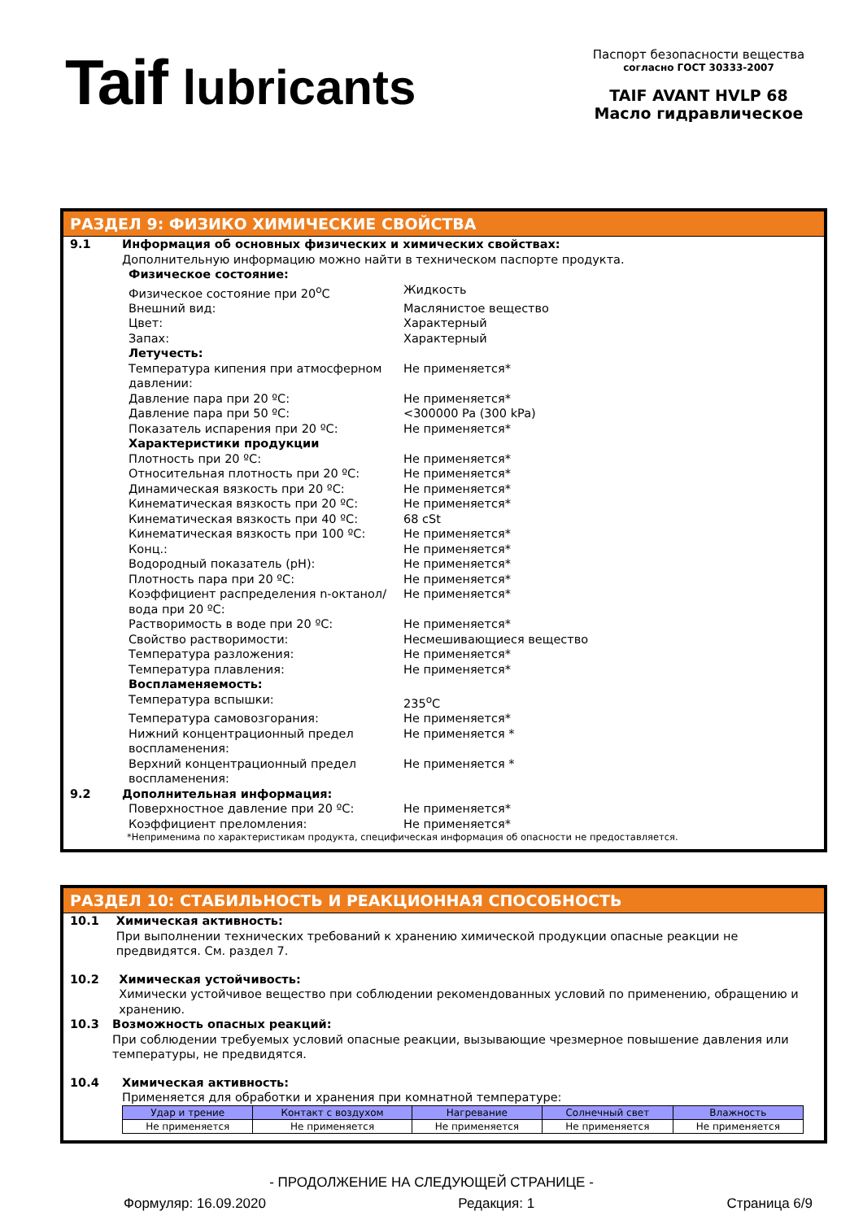Taif lubricants
Паспорт безопасности вещества
согласно ГОСТ 30333-2007
TAIF AVANT HVLP 68
Масло гидравлическое
РАЗДЕЛ 9: ФИЗИКО ХИМИЧЕСКИЕ СВОЙСТВА
9.1 Информация об основных физических и химических свойствах:
Дополнительную информацию можно найти в техническом паспорте продукта.
Физическое состояние:
Физическое состояние при 20<sup>о</sup>С Жидкость
Внешний вид: Маслянистое вещество
Цвет: Характерный
Запах: Характерный
Летучесть:
Температура кипения при атмосферном давлении:
Не применяется*
Давление пара при 20 ºС: Не применяется*
Давление пара при 50 ºС: <300000 Pa (300 kPa)
Показатель испарения при 20 ºС: Не применяется*
Характеристики продукции
Плотность при 20 ºС: Не применяется*
Относительная плотность при 20 ºС: Не применяется*
Динамическая вязкость при 20 ºС: Не применяется*
Кинематическая вязкость при 20 ºС: Не применяется*
Кинематическая вязкость при 40 ºС: 68 cSt
Кинематическая вязкость при 100 ºС: Не применяется*
Конц.: Не применяется*
Водородный показатель (pH): Не применяется*
Плотность пара при 20 ºС: Не применяется*
Коэффициент распределения n-октанол/вода при 20 ºС:
Не применяется*
Растворимость в воде при 20 ºС: Не применяется*
Свойство растворимости: Несмешивающиеся вещество
Температура разложения: Не применяется*
Температура плавления: Не применяется*
Воспламеняемость:
Температура вспышки: 235<sup>о</sup>С
Температура самовозгорания: Не применяется*
Нижний концентрационный предел воспламенения:
Не применяется *
Верхний концентрационный предел воспламенения:
Не применяется *
9.2 Дополнительная информация:
Поверхностное давление при 20 ºС: Не применяется*
Коэффициент преломления: Не применяется*
*Неприменима по характеристикам продукта, специфическая информация об опасности не предоставляется.
РАЗДЕЛ 10: СТАБИЛЬНОСТЬ И РЕАКЦИОННАЯ СПОСОБНОСТЬ
10.1 Химическая активность:
При выполнении технических требований к хранению химической продукции опасные реакции не предвидятся. См. раздел 7.
10.2 Химическая устойчивость:
Химически устойчивое вещество при соблюдении рекомендованных условий по применению, обращению и хранению.
10.3 Возможность опасных реакций:
При соблюдении требуемых условий опасные реакции, вызывающие чрезмерное повышение давления или температуры, не предвидятся.
10.4 Химическая активность:
Применяется для обработки и хранения при комнатной температуре:
| Удар и трение | Контакт с воздухом | Нагревание | Солнечный свет | Влажность |
| --- | --- | --- | --- | --- |
| Не применяется | Не применяется | Не применяется | Не применяется | Не применяется |
- ПРОДОЛЖЕНИЕ НА СЛЕДУЮЩЕЙ СТРАНИЦЕ -
Формуляр: 16.09.2020 Редакция: 1 Страница 6/9